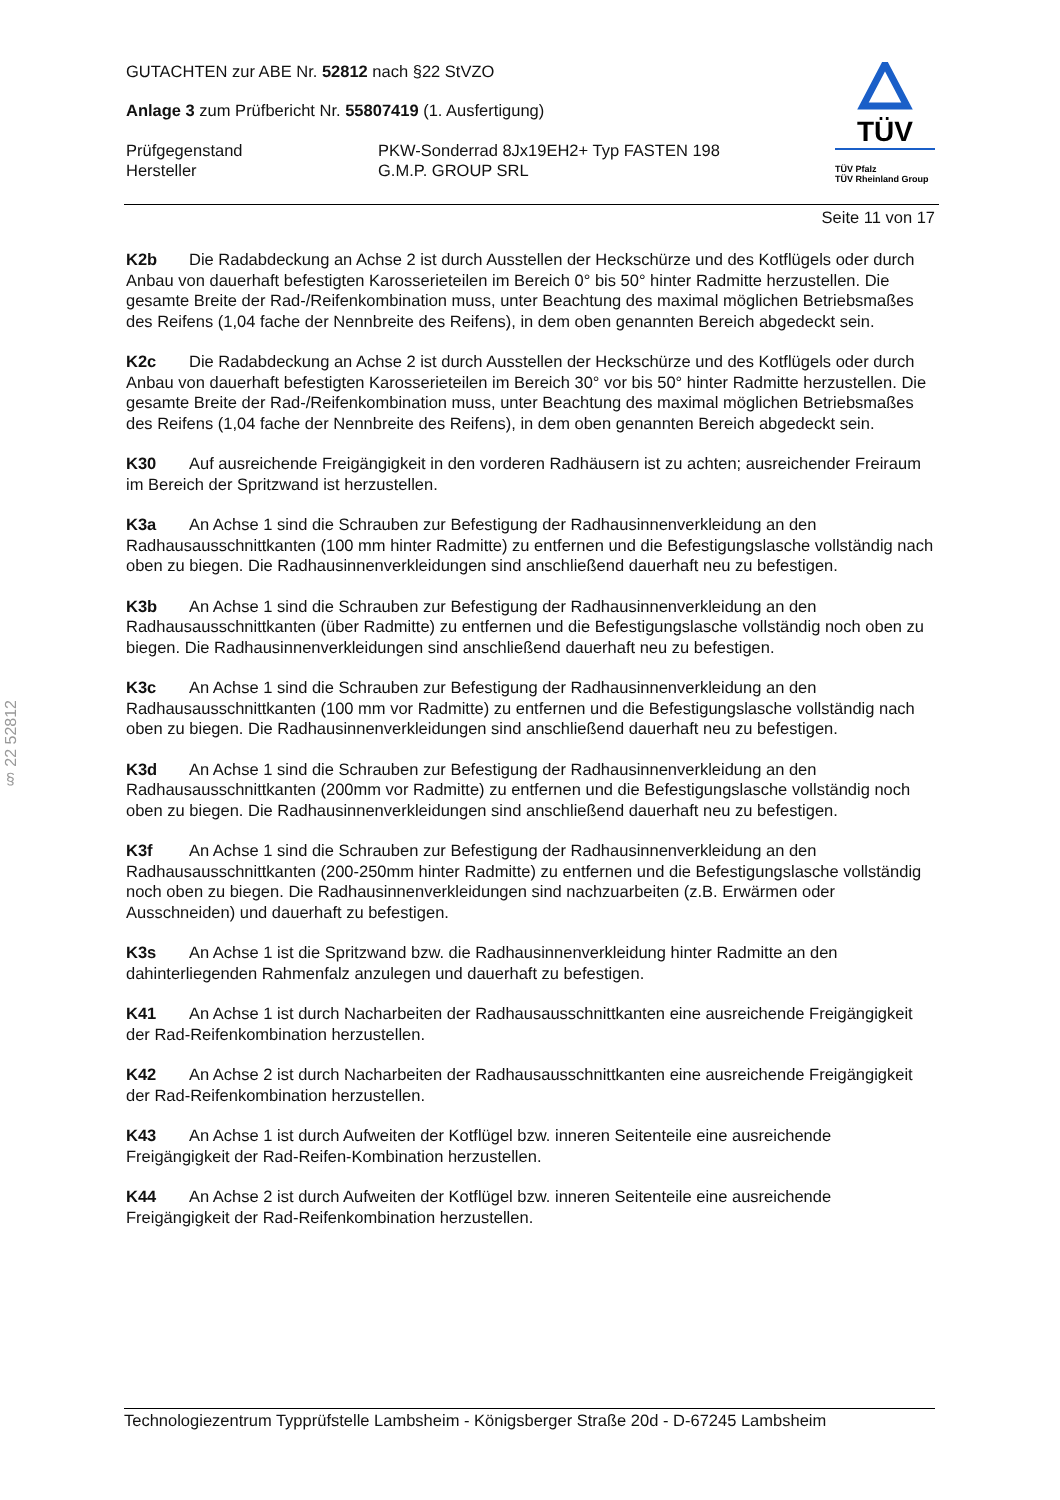§ 22 52812
GUTACHTEN zur ABE Nr. 52812 nach §22 StVZO
Anlage 3 zum Prüfbericht Nr. 55807419 (1. Ausfertigung)
Prüfgegenstand PKW-Sonderrad 8Jx19EH2+ Typ FASTEN 198
Hersteller G.M.P. GROUP SRL
TÜV
TÜV Pfalz
TÜV Rheinland Group
Seite 11 von 17
K2b Die Radabdeckung an Achse 2 ist durch Ausstellen der Heckschürze und des Kotflügels oder durch Anbau von dauerhaft befestigten Karosserieteilen im Bereich 0° bis 50° hinter Radmitte herzustellen. Die gesamte Breite der Rad-/Reifenkombination muss, unter Beachtung des maximal möglichen Betriebsmaßes des Reifens (1,04 fache der Nennbreite des Reifens), in dem oben genannten Bereich abgedeckt sein.
K2c Die Radabdeckung an Achse 2 ist durch Ausstellen der Heckschürze und des Kotflügels oder durch Anbau von dauerhaft befestigten Karosserieteilen im Bereich 30° vor bis 50° hinter Radmitte herzustellen. Die gesamte Breite der Rad-/Reifenkombination muss, unter Beachtung des maximal möglichen Betriebsmaßes des Reifens (1,04 fache der Nennbreite des Reifens), in dem oben genannten Bereich abgedeckt sein.
K30 Auf ausreichende Freigängigkeit in den vorderen Radhäusern ist zu achten; ausreichender Freiraum im Bereich der Spritzwand ist herzustellen.
K3a An Achse 1 sind die Schrauben zur Befestigung der Radhausinnenverkleidung an den Radhausausschnittkanten (100 mm hinter Radmitte) zu entfernen und die Befestigungslasche vollständig nach oben zu biegen. Die Radhausinnenverkleidungen sind anschließend dauerhaft neu zu befestigen.
K3b An Achse 1 sind die Schrauben zur Befestigung der Radhausinnenverkleidung an den Radhausausschnittkanten (über Radmitte) zu entfernen und die Befestigungslasche vollständig noch oben zu biegen. Die Radhausinnenverkleidungen sind anschließend dauerhaft neu zu befestigen.
K3c An Achse 1 sind die Schrauben zur Befestigung der Radhausinnenverkleidung an den Radhausausschnittkanten (100 mm vor Radmitte) zu entfernen und die Befestigungslasche vollständig nach oben zu biegen. Die Radhausinnenverkleidungen sind anschließend dauerhaft neu zu befestigen.
K3d An Achse 1 sind die Schrauben zur Befestigung der Radhausinnenverkleidung an den Radhausausschnittkanten (200mm vor Radmitte) zu entfernen und die Befestigungslasche vollständig noch oben zu biegen. Die Radhausinnenverkleidungen sind anschließend dauerhaft neu zu befestigen.
K3f An Achse 1 sind die Schrauben zur Befestigung der Radhausinnenverkleidung an den Radhausausschnittkanten (200-250mm hinter Radmitte) zu entfernen und die Befestigungslasche vollständig noch oben zu biegen. Die Radhausinnenverkleidungen sind nachzuarbeiten (z.B. Erwärmen oder Ausschneiden) und dauerhaft zu befestigen.
K3s An Achse 1 ist die Spritzwand bzw. die Radhausinnenverkleidung hinter Radmitte an den dahinterliegenden Rahmenfalz anzulegen und dauerhaft zu befestigen.
K41 An Achse 1 ist durch Nacharbeiten der Radhausausschnittkanten eine ausreichende Freigängigkeit der Rad-Reifenkombination herzustellen.
K42 An Achse 2 ist durch Nacharbeiten der Radhausausschnittkanten eine ausreichende Freigängigkeit der Rad-Reifenkombination herzustellen.
K43 An Achse 1 ist durch Aufweiten der Kotflügel bzw. inneren Seitenteile eine ausreichende Freigängigkeit der Rad-Reifen-Kombination herzustellen.
K44 An Achse 2 ist durch Aufweiten der Kotflügel bzw. inneren Seitenteile eine ausreichende Freigängigkeit der Rad-Reifenkombination herzustellen.
Technologiezentrum Typprüfstelle Lambsheim - Königsberger Straße 20d - D-67245 Lambsheim